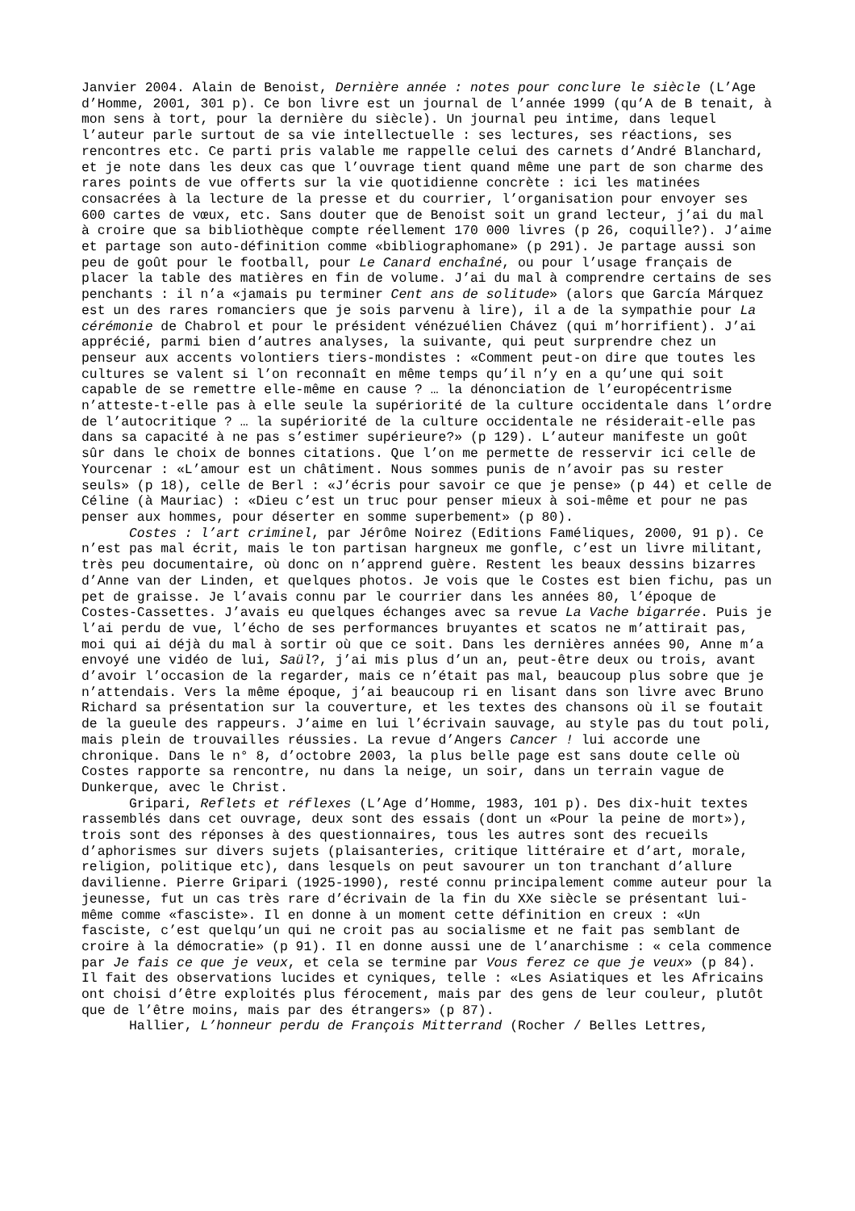Janvier 2004. Alain de Benoist, Dernière année : notes pour conclure le siècle (L’Age d’Homme, 2001, 301 p). Ce bon livre est un journal de l’année 1999 (qu’A de B tenait, à mon sens à tort, pour la dernière du siècle). Un journal peu intime, dans lequel l’auteur parle surtout de sa vie intellectuelle : ses lectures, ses réactions, ses rencontres etc. Ce parti pris valable me rappelle celui des carnets d’André Blanchard, et je note dans les deux cas que l’ouvrage tient quand même une part de son charme des rares points de vue offerts sur la vie quotidienne concrète : ici les matinées consacrées à la lecture de la presse et du courrier, l’organisation pour envoyer ses 600 cartes de vœux, etc. Sans douter que de Benoist soit un grand lecteur, j’ai du mal à croire que sa bibliothèque compte réellement 170 000 livres (p 26, coquille?). J’aime et partage son auto-définition comme «bibliographomane» (p 291). Je partage aussi son peu de goût pour le football, pour Le Canard enchaîné, ou pour l’usage français de placer la table des matières en fin de volume. J’ai du mal à comprendre certains de ses penchants : il n’a «jamais pu terminer Cent ans de solitude» (alors que García Márquez est un des rares romanciers que je sois parvenu à lire), il a de la sympathie pour La cérémonie de Chabrol et pour le président vénézuélien Chávez (qui m’horrifient). J’ai apprécié, parmi bien d’autres analyses, la suivante, qui peut surprendre chez un penseur aux accents volontiers tiers-mondistes : «Comment peut-on dire que toutes les cultures se valent si l’on reconnaît en même temps qu’il n’y en a qu’une qui soit capable de se remettre elle-même en cause ? … la dénonciation de l’europécentrisme n’atteste-t-elle pas à elle seule la supériorité de la culture occidentale dans l’ordre de l’autocritique ? … la supériorité de la culture occidentale ne résiderait-elle pas dans sa capacité à ne pas s’estimer supérieure?» (p 129). L’auteur manifeste un goût sûr dans le choix de bonnes citations. Que l’on me permette de resservir ici celle de Yourcenar : «L’amour est un châtiment. Nous sommes punis de n’avoir pas su rester seuls» (p 18), celle de Berl : «J’écris pour savoir ce que je pense» (p 44) et celle de Céline (à Mauriac) : «Dieu c’est un truc pour penser mieux à soi-même et pour ne pas penser aux hommes, pour déserter en somme superbement» (p 80).
Costes : l’art criminel, par Jérôme Noirez (Editions Faméliques, 2000, 91 p). Ce n’est pas mal écrit, mais le ton partisan hargneux me gonfle, c’est un livre militant, très peu documentaire, où donc on n’apprend guère. Restent les beaux dessins bizarres d’Anne van der Linden, et quelques photos. Je vois que le Costes est bien fichu, pas un pet de graisse. Je l’avais connu par le courrier dans les années 80, l’époque de Costes-Cassettes. J’avais eu quelques échanges avec sa revue La Vache bigarrée. Puis je l’ai perdu de vue, l’écho de ses performances bruyantes et scatos ne m’attirait pas, moi qui ai déjà du mal à sortir où que ce soit. Dans les dernières années 90, Anne m’a envoyé une vidéo de lui, Saül?, j’ai mis plus d’un an, peut-être deux ou trois, avant d’avoir l’occasion de la regarder, mais ce n’était pas mal, beaucoup plus sobre que je n’attendais. Vers la même époque, j’ai beaucoup ri en lisant dans son livre avec Bruno Richard sa présentation sur la couverture, et les textes des chansons où il se foutait de la gueule des rappeurs. J’aime en lui l’écrivain sauvage, au style pas du tout poli, mais plein de trouvailles réussies. La revue d’Angers Cancer ! lui accorde une chronique. Dans le n° 8, d’octobre 2003, la plus belle page est sans doute celle où Costes rapporte sa rencontre, nu dans la neige, un soir, dans un terrain vague de Dunkerque, avec le Christ.
Gripari, Reflets et réflexes (L’Age d’Homme, 1983, 101 p). Des dix-huit textes rassemblés dans cet ouvrage, deux sont des essais (dont un «Pour la peine de mort»), trois sont des réponses à des questionnaires, tous les autres sont des recueils d’aphorismes sur divers sujets (plaisanteries, critique littéraire et d’art, morale, religion, politique etc), dans lesquels on peut savourer un ton tranchant d’allure davilienne. Pierre Gripari (1925-1990), resté connu principalement comme auteur pour la jeunesse, fut un cas très rare d’écrivain de la fin du XXe siècle se présentant lui-même comme «fasciste». Il en donne à un moment cette définition en creux : «Un fasciste, c’est quelqu’un qui ne croit pas au socialisme et ne fait pas semblant de croire à la démocratie» (p 91). Il en donne aussi une de l’anarchisme : « cela commence par Je fais ce que je veux, et cela se termine par Vous ferez ce que je veux» (p 84). Il fait des observations lucides et cyniques, telle : «Les Asiatiques et les Africains ont choisi d’être exploités plus férocement, mais par des gens de leur couleur, plutôt que de l’être moins, mais par des étrangers» (p 87).
Hallier, L’honneur perdu de François Mitterrand (Rocher / Belles Lettres,